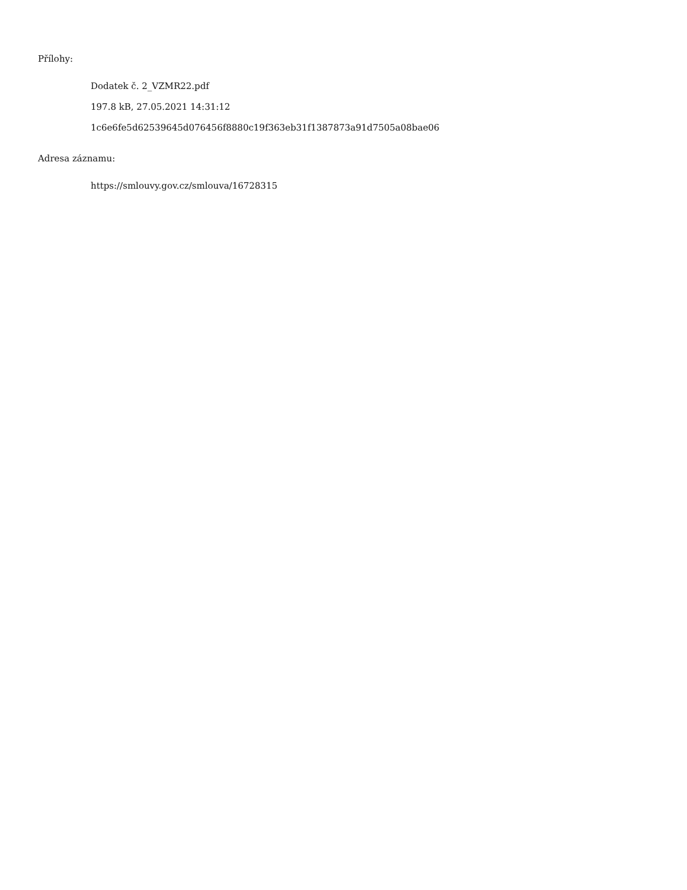Přílohy:
Dodatek č. 2_VZMR22.pdf
197.8 kB, 27.05.2021 14:31:12
1c6e6fe5d62539645d076456f8880c19f363eb31f1387873a91d7505a08bae06
Adresa záznamu:
https://smlouvy.gov.cz/smlouva/16728315